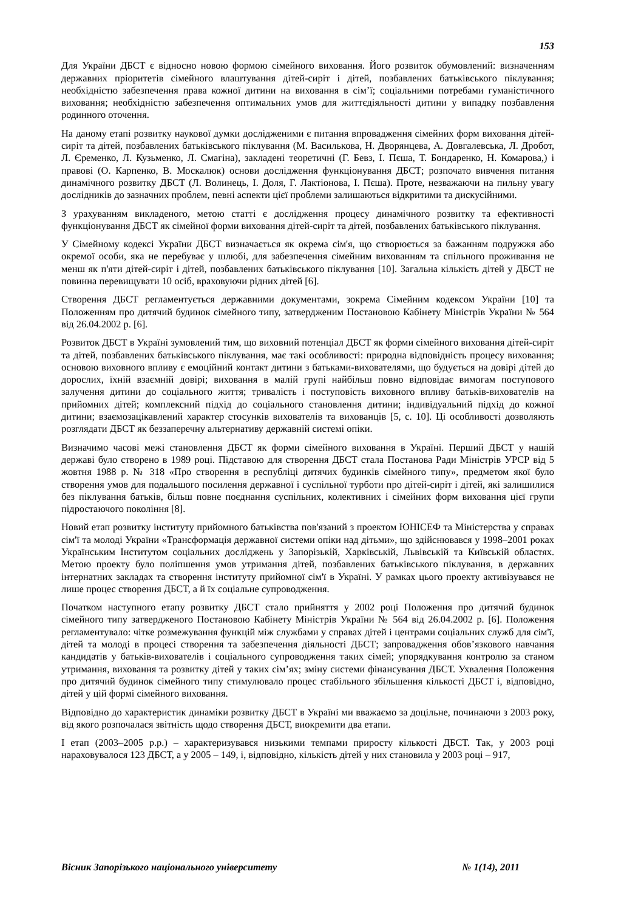153
Для України ДБСТ є відносно новою формою сімейного виховання. Його розвиток обумовлений: визначенням державних пріоритетів сімейного влаштування дітей-сиріт і дітей, позбавлених батьківського піклування; необхідністю забезпечення права кожної дитини на виховання в сім’ї; соціальними потребами гуманістичного виховання; необхідністю забезпечення оптимальних умов для життєдіяльності дитини у випадку позбавлення родинного оточення.
На даному етапі розвитку наукової думки дослідженими є питання впровадження сімейних форм виховання дітей-сиріт та дітей, позбавлених батьківського піклування (М. Василькова, Н. Дворянцева, А. Довгалевська, Л. Дробот, Л. Єременко, Л. Кузьменко, Л. Смагіна), закладені теоретичні (Г. Бевз, І. Пєша, Т. Бондаренко, Н. Комарова,) і правові (О. Карпенко, В. Москалюк) основи дослідження функціонування ДБСТ; розпочато вивчення питання динамічного розвитку ДБСТ (Л. Волинець, І. Доля, Г. Лактіонова, І. Пєша). Проте, незважаючи на пильну увагу дослідників до зазначних проблем, певні аспекти цієї проблеми залишаються відкритими та дискусійними.
З урахуванням викладеного, метою статті є дослідження процесу динамічного розвитку та ефективності функціонування ДБСТ як сімейної форми виховання дітей-сиріт та дітей, позбавлених батьківського піклування.
У Сімейному кодексі України ДБСТ визначається як окрема сім'я, що створюється за бажанням подружжя або окремої особи, яка не перебуває у шлюбі, для забезпечення сімейним вихованням та спільного проживання не менш як п'яти дітей-сиріт і дітей, позбавлених батьківського піклування [10]. Загальна кількість дітей у ДБСТ не повинна перевищувати 10 осіб, враховуючи рідних дітей [6].
Створення ДБСТ регламентується державними документами, зокрема Сімейним кодексом України [10] та Положенням про дитячий будинок сімейного типу, затвердженим Постановою Кабінету Міністрів України № 564 від 26.04.2002 р. [6].
Розвиток ДБСТ в Україні зумовлений тим, що виховний потенціал ДБСТ як форми сімейного виховання дітей-сиріт та дітей, позбавлених батьківського піклування, має такі особливості: природна відповідність процесу виховання; основою виховного впливу є емоційний контакт дитини з батьками-вихователями, що будується на довірі дітей до дорослих, їхній взаємній довірі; виховання в малій групі найбільш повно відповідає вимогам поступового залучення дитини до соціального життя; тривалість і поступовість виховного впливу батьків-вихователів на прийомних дітей; комплексний підхід до соціального становлення дитини; індивідуальний підхід до кожної дитини; взаємозацікавлений характер стосунків вихователів та вихованців [5, с. 10]. Ці особливості дозволяють розглядати ДБСТ як беззаперечну альтернативу державній системі опіки.
Визначимо часові межі становлення ДБСТ як форми сімейного виховання в Україні. Перший ДБСТ у нашій державі було створено в 1989 році. Підставою для створення ДБСТ стала Постанова Ради Міністрів УРСР від 5 жовтня 1988 р. № 318 «Про створення в республіці дитячих будинків сімейного типу», предметом якої було створення умов для подальшого посилення державної і суспільної турботи про дітей-сиріт і дітей, які залишилися без піклування батьків, більш повне поєднання суспільних, колективних і сімейних форм виховання цієї групи підростаючого покоління [8].
Новий етап розвитку інституту прийомного батьківства пов'язаний з проектом ЮНІСЕФ та Міністерства у справах сім'ї та молоді України «Трансформація державної системи опіки над дітьми», що здійснювався у 1998–2001 роках Українським Інститутом соціальних досліджень у Запорізькій, Харківській, Львівській та Київській областях. Метою проекту було поліпшення умов утримання дітей, позбавлених батьківського піклування, в державних інтернатних закладах та створення інституту прийомної сім'ї в Україні. У рамках цього проекту активізувався не лише процес створення ДБСТ, а й їх соціальне супроводження.
Початком наступного етапу розвитку ДБСТ стало прийняття у 2002 році Положення про дитячий будинок сімейного типу затвердженого Постановою Кабінету Міністрів України № 564 від 26.04.2002 р. [6]. Положення регламентувало: чітке розмежування функцій між службами у справах дітей і центрами соціальних служб для сім'ї, дітей та молоді в процесі створення та забезпечення діяльності ДБСТ; запровадження обов’язкового навчання кандидатів у батьків-вихователів і соціального супроводження таких сімей; упорядкування контролю за станом утримання, виховання та розвитку дітей у таких сім’ях; зміну системи фінансування ДБСТ. Ухвалення Положення про дитячий будинок сімейного типу стимулювало процес стабільного збільшення кількості ДБСТ і, відповідно, дітей у цій формі сімейного виховання.
Відповідно до характеристик динаміки розвитку ДБСТ в Україні ми вважаємо за доцільне, починаючи з 2003 року, від якого розпочалася звітність щодо створення ДБСТ, виокремити два етапи.
І етап (2003–2005 р.р.) – характеризувався низькими темпами приросту кількості ДБСТ. Так, у 2003 році нараховувалося 123 ДБСТ, а у 2005 – 149, і, відповідно, кількість дітей у них становила у 2003 році – 917,
Вісник Запорізького національного університету № 1(14), 2011